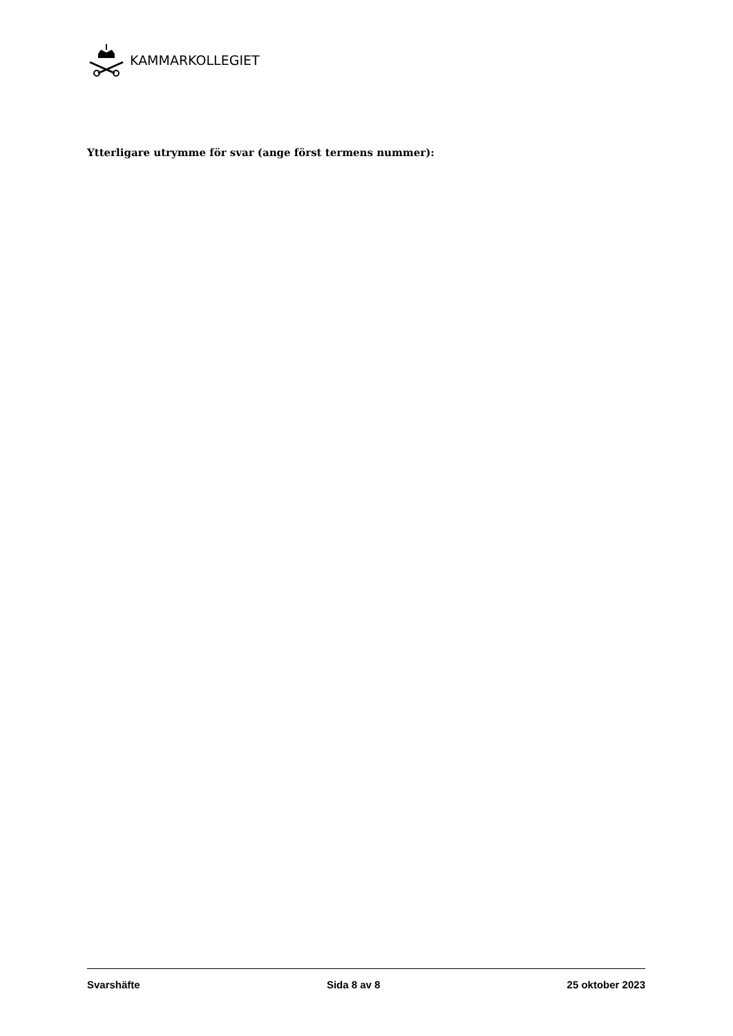KAMMARKOLLEGIET
Ytterligare utrymme för svar (ange först termens nummer):
Svarshäfte Sida 8 av 8 25 oktober 2023